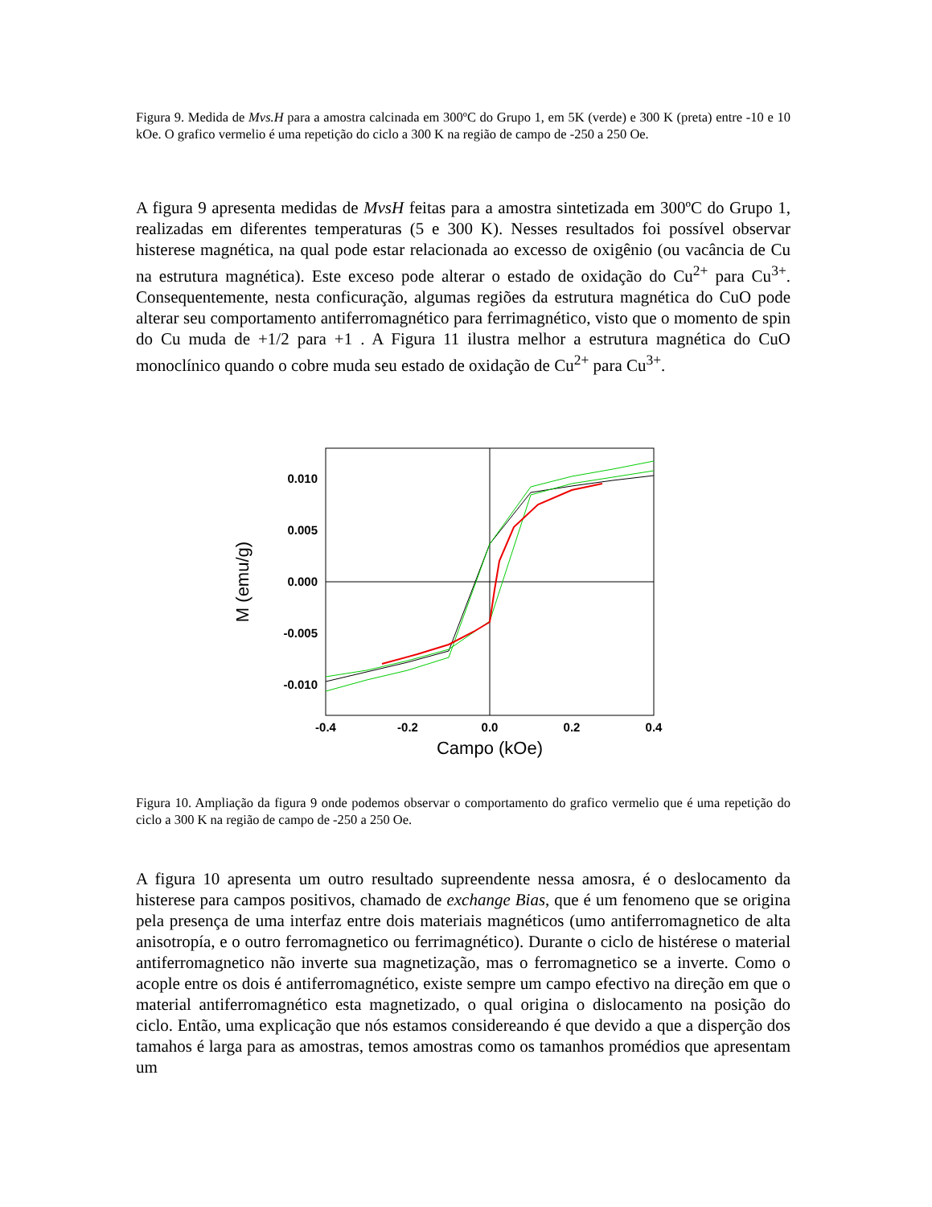Figura 9. Medida de Mvs.H para a amostra calcinada em 300ºC do Grupo 1, em 5K (verde) e 300 K (preta) entre -10 e 10 kOe. O grafico vermelio é uma repetição do ciclo a 300 K na região de campo de -250 a 250 Oe.
A figura 9 apresenta medidas de MvsH feitas para a amostra sintetizada em 300ºC do Grupo 1, realizadas em diferentes temperaturas (5 e 300 K). Nesses resultados foi possível observar histerese magnética, na qual pode estar relacionada ao excesso de oxigênio (ou vacância de Cu na estrutura magnética). Este exceso pode alterar o estado de oxidação do Cu<sup>2+</sup> para Cu<sup>3+</sup>. Consequentemente, nesta conficuração, algumas regiões da estrutura magnética do CuO pode alterar seu comportamento antiferromagnético para ferrimagnético, visto que o momento de spin do Cu muda de +1/2 para +1 . A Figura 11 ilustra melhor a estrutura magnética do CuO monoclínico quando o cobre muda seu estado de oxidação de Cu<sup>2+</sup> para Cu<sup>3+</sup>.
0.010
0.005
0.000
-0.005
-0.010
-0.4
-0.2
0.0
0.2
0.4
Campo (kOe)
M (emu/g)
Figura 10. Ampliação da figura 9 onde podemos observar o comportamento do grafico vermelio que é uma repetição do ciclo a 300 K na região de campo de -250 a 250 Oe.
A figura 10 apresenta um outro resultado supreendente nessa amosra, é o deslocamento da histerese para campos positivos, chamado de exchange Bias, que é um fenomeno que se origina pela presença de uma interfaz entre dois materiais magnéticos (umo antiferromagnetico de alta anisotropía, e o outro ferromagnetico ou ferrimagnético). Durante o ciclo de histérese o material antiferromagnetico não inverte sua magnetização, mas o ferromagnetico se a inverte. Como o acople entre os dois é antiferromagnético, existe sempre um campo efectivo na direção em que o material antiferromagnético esta magnetizado, o qual origina o dislocamento na posição do ciclo. Então, uma explicação que nós estamos considereando é que devido a que a disperção dos tamahos é larga para as amostras, temos amostras como os tamanhos promédios que apresentam um